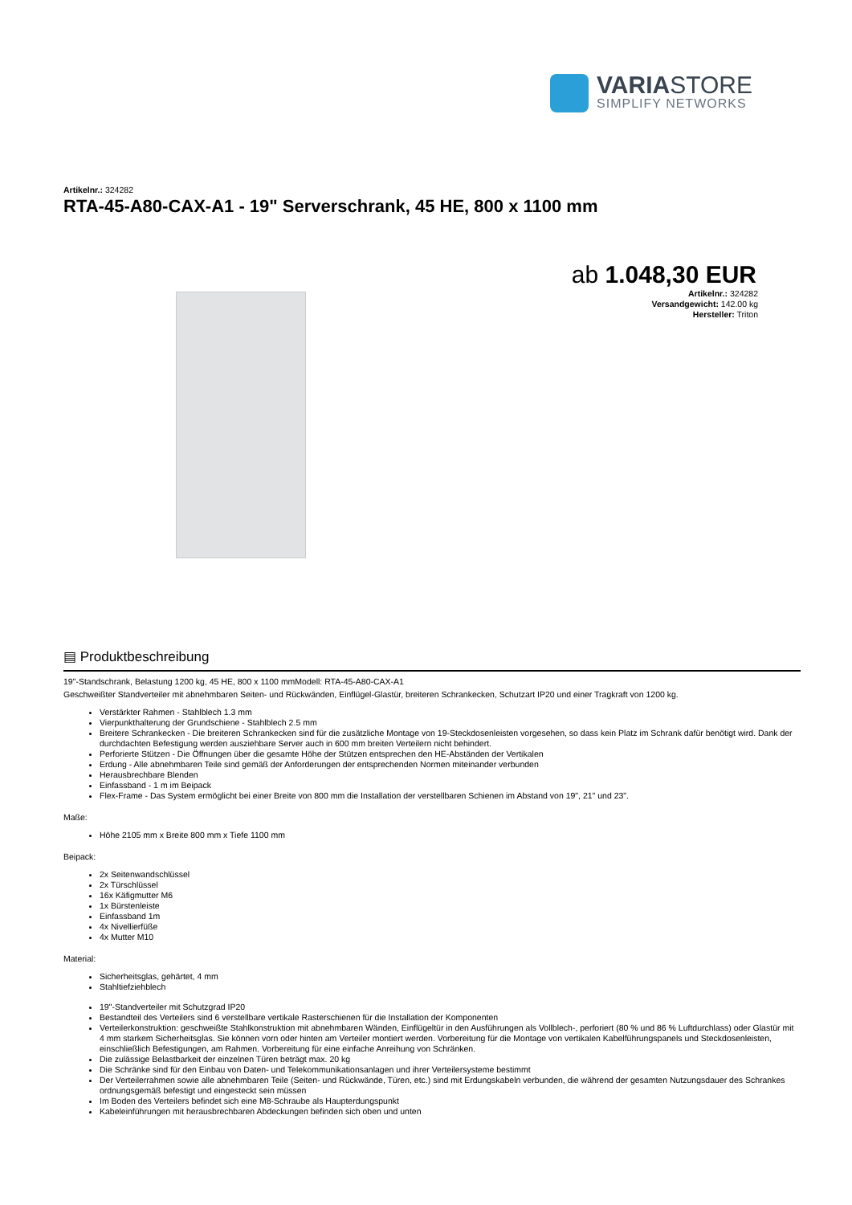VARIASTORE
SIMPLIFY NETWORKS
Artikelnr.: 324282
RTA-45-A80-CAX-A1 - 19" Serverschrank, 45 HE, 800 x 1100 mm
ab 1.048,30 EUR
Artikelnr.: 324282
Versandgewicht: 142.00 kg
Hersteller: Triton
▤ Produktbeschreibung
19"-Standschrank, Belastung 1200 kg, 45 HE, 800 x 1100 mmModell: RTA-45-A80-CAX-A1
Geschweißter Standverteiler mit abnehmbaren Seiten- und Rückwänden, Einflügel-Glastür, breiteren Schrankecken, Schutzart IP20 und einer Tragkraft von 1200 kg.
Verstärkter Rahmen - Stahlblech 1.3 mm
Vierpunkthalterung der Grundschiene - Stahlblech 2.5 mm
Breitere Schrankecken - Die breiteren Schrankecken sind für die zusätzliche Montage von 19-Steckdosenleisten vorgesehen, so dass kein Platz im Schrank dafür benötigt wird. Dank der durchdachten Befestigung werden ausziehbare Server auch in 600 mm breiten Verteilern nicht behindert.
Perforierte Stützen - Die Öffnungen über die gesamte Höhe der Stützen entsprechen den HE-Abständen der Vertikalen
Erdung - Alle abnehmbaren Teile sind gemäß der Anforderungen der entsprechenden Normen miteinander verbunden
Herausbrechbare Blenden
Einfassband - 1 m im Beipack
Flex-Frame - Das System ermöglicht bei einer Breite von 800 mm die Installation der verstellbaren Schienen im Abstand von 19", 21" und 23".
Maße:
Höhe 2105 mm x Breite 800 mm x Tiefe 1100 mm
Beipack:
2x Seitenwandschlüssel
2x Türschlüssel
16x Käfigmutter M6
1x Bürstenleiste
Einfassband 1m
4x Nivellierfüße
4x Mutter M10
Material:
Sicherheitsglas, gehärtet, 4 mm
Stahltiefziehblech
19"-Standverteiler mit Schutzgrad IP20
Bestandteil des Verteilers sind 6 verstellbare vertikale Rasterschienen für die Installation der Komponenten
Verteilerkonstruktion: geschweißte Stahlkonstruktion mit abnehmbaren Wänden, Einflügeltür in den Ausführungen als Vollblech-, perforiert (80 % und 86 % Luftdurchlass) oder Glastür mit 4 mm starkem Sicherheitsglas. Sie können vorn oder hinten am Verteiler montiert werden. Vorbereitung für die Montage von vertikalen Kabelführungspanels und Steckdosenleisten, einschließlich Befestigungen, am Rahmen. Vorbereitung für eine einfache Anreihung von Schränken.
Die zulässige Belastbarkeit der einzelnen Türen beträgt max. 20 kg
Die Schränke sind für den Einbau von Daten- und Telekommunikationsanlagen und ihrer Verteilersysteme bestimmt
Der Verteilerrahmen sowie alle abnehmbaren Teile (Seiten- und Rückwände, Türen, etc.) sind mit Erdungskabeln verbunden, die während der gesamten Nutzungsdauer des Schrankes ordnungsgemäß befestigt und eingesteckt sein müssen
Im Boden des Verteilers befindet sich eine M8-Schraube als Haupterdungspunkt
Kabeleinführungen mit herausbrechbaren Abdeckungen befinden sich oben und unten